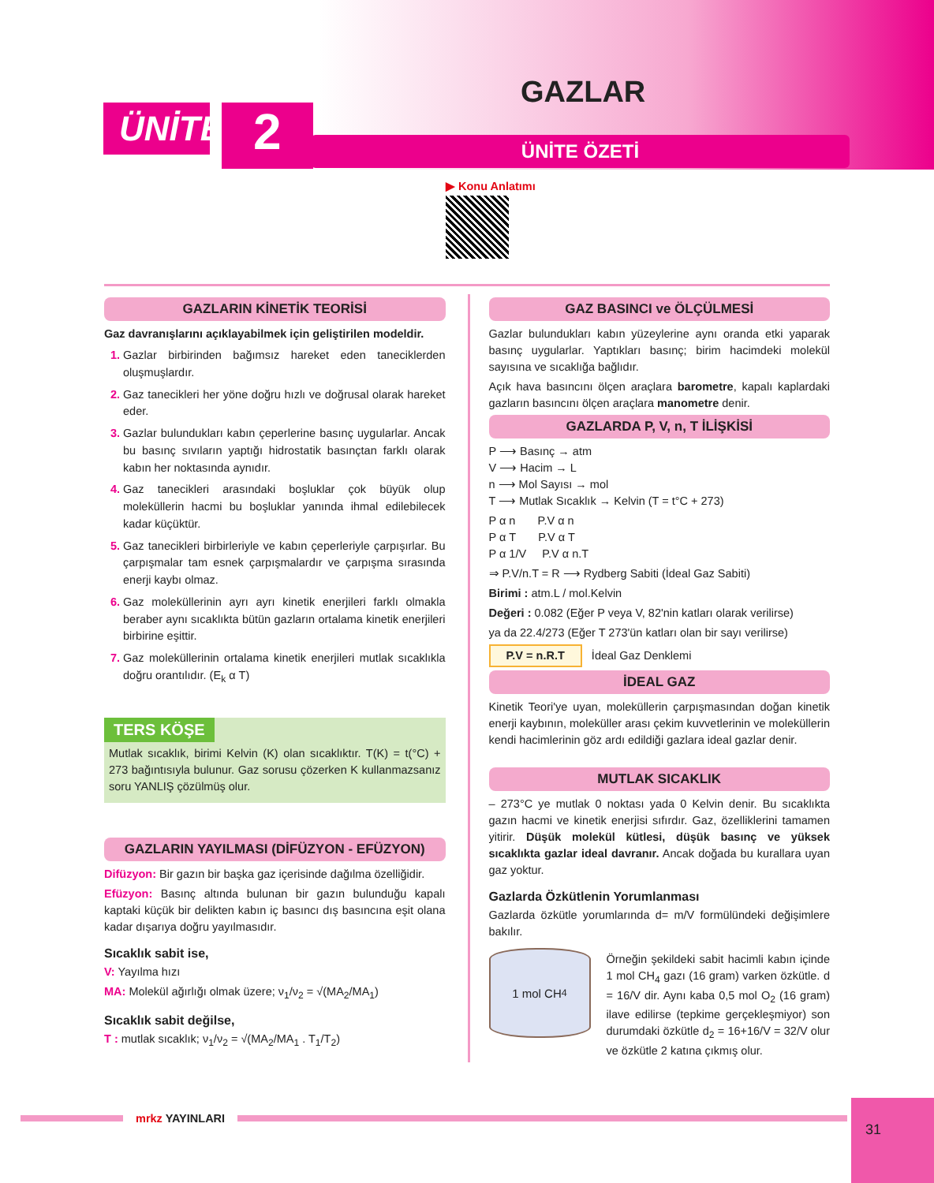ÜNİTE
2
GAZLAR
ÜNİTE ÖZETİ
▶ Konu Anlatımı
GAZLARIN KİNETİK TEORİSİ
Gaz davranışlarını açıklayabilmek için geliştirilen modeldir.
Gazlar birbirinden bağımsız hareket eden taneciklerden oluşmuşlardır.
Gaz tanecikleri her yöne doğru hızlı ve doğrusal olarak hareket eder.
Gazlar bulundukları kabın çeperlerine basınç uygularlar. Ancak bu basınç sıvıların yaptığı hidrostatik basınçtan farklı olarak kabın her noktasında aynıdır.
Gaz tanecikleri arasındaki boşluklar çok büyük olup moleküllerin hacmi bu boşluklar yanında ihmal edilebilecek kadar küçüktür.
Gaz tanecikleri birbirleriyle ve kabın çeperleriyle çarpışırlar. Bu çarpışmalar tam esnek çarpışmalardır ve çarpışma sırasında enerji kaybı olmaz.
Gaz moleküllerinin ayrı ayrı kinetik enerjileri farklı olmakla beraber aynı sıcaklıkta bütün gazların ortalama kinetik enerjileri birbirine eşittir.
Gaz moleküllerinin ortalama kinetik enerjileri mutlak sıcaklıkla doğru orantılıdır. (E<sub>k</sub> α T)
TERS KÖŞE
Mutlak sıcaklık, birimi Kelvin (K) olan sıcaklıktır. T(K) = t(°C) + 273 bağıntısıyla bulunur. Gaz sorusu çözerken K kullanmazsanız soru YANLIŞ çözülmüş olur.
GAZLARIN YAYILMASI (DİFÜZYON - EFÜZYON)
Difüzyon: Bir gazın bir başka gaz içerisinde dağılma özelliğidir.
Efüzyon: Basınç altında bulunan bir gazın bulunduğu kapalı kaptaki küçük bir delikten kabın iç basıncı dış basıncına eşit olana kadar dışarıya doğru yayılmasıdır.
Sıcaklık sabit ise,
V: Yayılma hızı
MA: Molekül ağırlığı olmak üzere; ν<sub>1</sub>/ν<sub>2</sub> = √(MA<sub>2</sub>/MA<sub>1</sub>)
Sıcaklık sabit değilse,
T : mutlak sıcaklık; ν<sub>1</sub>/ν<sub>2</sub> = √(MA<sub>2</sub>/MA<sub>1</sub> . T<sub>1</sub>/T<sub>2</sub>)
GAZ BASINCI ve ÖLÇÜLMESİ
Gazlar bulundukları kabın yüzeylerine aynı oranda etki yaparak basınç uygularlar. Yaptıkları basınç; birim hacimdeki molekül sayısına ve sıcaklığa bağlıdır.
Açık hava basıncını ölçen araçlara barometre, kapalı kaplardaki gazların basıncını ölçen araçlara manometre denir.
GAZLARDA P, V, n, T İLİŞKİSİ
P ⟶ Basınç → atm
V ⟶ Hacim → L
n ⟶ Mol Sayısı → mol
T ⟶ Mutlak Sıcaklık → Kelvin (T = t°C + 273)
P α n P.V α n
P α T P.V α T
P α 1/V P.V α n.T
⇒ P.V/n.T = R ⟶ Rydberg Sabiti (İdeal Gaz Sabiti)
Birimi : atm.L / mol.Kelvin
Değeri : 0.082 (Eğer P veya V, 82'nin katları olarak verilirse)
ya da 22.4/273 (Eğer T 273'ün katları olan bir sayı verilirse)
P.V = n.R.T İdeal Gaz Denklemi
İDEAL GAZ
Kinetik Teori'ye uyan, moleküllerin çarpışmasından doğan kinetik enerji kaybının, moleküller arası çekim kuvvetlerinin ve moleküllerin kendi hacimlerinin göz ardı edildiği gazlara ideal gazlar denir.
MUTLAK SICAKLIK
– 273°C ye mutlak 0 noktası yada 0 Kelvin denir. Bu sıcaklıkta gazın hacmi ve kinetik enerjisi sıfırdır. Gaz, özelliklerini tamamen yitirir. Düşük molekül kütlesi, düşük basınç ve yüksek sıcaklıkta gazlar ideal davranır. Ancak doğada bu kurallara uyan gaz yoktur.
Gazlarda Özkütlenin Yorumlanması
Gazlarda özkütle yorumlarında d= m/V formülündeki değişimlere bakılır.
1 mol CH<sub>4</sub>
Örneğin şekildeki sabit hacimli kabın içinde 1 mol CH<sub>4</sub> gazı (16 gram) varken özkütle. d = 16/V dir. Aynı kaba 0,5 mol O<sub>2</sub> (16 gram) ilave edilirse (tepkime gerçekleşmiyor) son durumdaki özkütle d<sub>2</sub> = 16+16/V = 32/V olur ve özkütle 2 katına çıkmış olur.
mrkz YAYINLARI
31